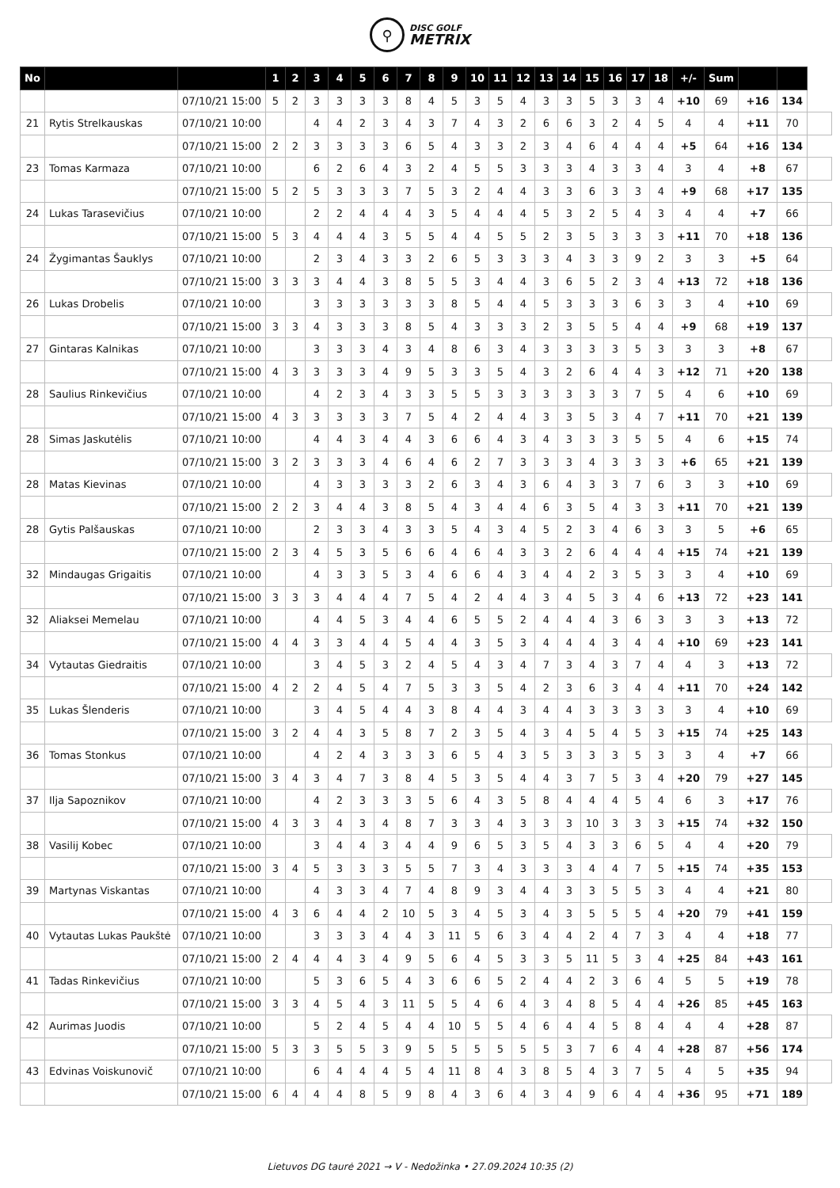⚲
DISC GOLF
METRIX
| No | | | 1 | 2 | 3 | 4 | 5 | 6 | 7 | 8 | 9 | 10 | 11 | 12 | 13 | 14 | 15 | 16 | 17 | 18 | +/- | Sum | | | |
| | | 07/10/21 15:00 | 5 | 2 | 3 | 3 | 3 | 3 | 8 | 4 | 5 | 3 | 5 | 4 | 3 | 3 | 5 | 3 | 3 | 4 | +10 | 69 | +16 | 134 | |
| 21 | Rytis Strelkauskas | 07/10/21 10:00 | | | 4 | 4 | 2 | 3 | 4 | 3 | 7 | 4 | 3 | 2 | 6 | 6 | 3 | 2 | 4 | 5 | 4 | 4 | +11 | 70 | |
| | | 07/10/21 15:00 | 2 | 2 | 3 | 3 | 3 | 3 | 6 | 5 | 4 | 3 | 3 | 2 | 3 | 4 | 6 | 4 | 4 | 4 | +5 | 64 | +16 | 134 | |
| 23 | Tomas Karmaza | 07/10/21 10:00 | | | 6 | 2 | 6 | 4 | 3 | 2 | 4 | 5 | 5 | 3 | 3 | 3 | 4 | 3 | 3 | 4 | 3 | 4 | +8 | 67 | |
| | | 07/10/21 15:00 | 5 | 2 | 5 | 3 | 3 | 3 | 7 | 5 | 3 | 2 | 4 | 4 | 3 | 3 | 6 | 3 | 3 | 4 | +9 | 68 | +17 | 135 | |
| 24 | Lukas Tarasevičius | 07/10/21 10:00 | | | 2 | 2 | 4 | 4 | 4 | 3 | 5 | 4 | 4 | 4 | 5 | 3 | 2 | 5 | 4 | 3 | 4 | 4 | +7 | 66 | |
| | | 07/10/21 15:00 | 5 | 3 | 4 | 4 | 4 | 3 | 5 | 5 | 4 | 4 | 5 | 5 | 2 | 3 | 5 | 3 | 3 | 3 | +11 | 70 | +18 | 136 | |
| 24 | Žygimantas Šauklys | 07/10/21 10:00 | | | 2 | 3 | 4 | 3 | 3 | 2 | 6 | 5 | 3 | 3 | 3 | 4 | 3 | 3 | 9 | 2 | 3 | 3 | +5 | 64 | |
| | | 07/10/21 15:00 | 3 | 3 | 3 | 4 | 4 | 3 | 8 | 5 | 5 | 3 | 4 | 4 | 3 | 6 | 5 | 2 | 3 | 4 | +13 | 72 | +18 | 136 | |
| 26 | Lukas Drobelis | 07/10/21 10:00 | | | 3 | 3 | 3 | 3 | 3 | 3 | 8 | 5 | 4 | 4 | 5 | 3 | 3 | 3 | 6 | 3 | 3 | 4 | +10 | 69 | |
| | | 07/10/21 15:00 | 3 | 3 | 4 | 3 | 3 | 3 | 8 | 5 | 4 | 3 | 3 | 3 | 2 | 3 | 5 | 5 | 4 | 4 | +9 | 68 | +19 | 137 | |
| 27 | Gintaras Kalnikas | 07/10/21 10:00 | | | 3 | 3 | 3 | 4 | 3 | 4 | 8 | 6 | 3 | 4 | 3 | 3 | 3 | 3 | 5 | 3 | 3 | 3 | +8 | 67 | |
| | | 07/10/21 15:00 | 4 | 3 | 3 | 3 | 3 | 4 | 9 | 5 | 3 | 3 | 5 | 4 | 3 | 2 | 6 | 4 | 4 | 3 | +12 | 71 | +20 | 138 | |
| 28 | Saulius Rinkevičius | 07/10/21 10:00 | | | 4 | 2 | 3 | 4 | 3 | 3 | 5 | 5 | 3 | 3 | 3 | 3 | 3 | 3 | 7 | 5 | 4 | 6 | +10 | 69 | |
| | | 07/10/21 15:00 | 4 | 3 | 3 | 3 | 3 | 3 | 7 | 5 | 4 | 2 | 4 | 4 | 3 | 3 | 5 | 3 | 4 | 7 | +11 | 70 | +21 | 139 | |
| 28 | Simas Jaskutėlis | 07/10/21 10:00 | | | 4 | 4 | 3 | 4 | 4 | 3 | 6 | 6 | 4 | 3 | 4 | 3 | 3 | 3 | 5 | 5 | 4 | 6 | +15 | 74 | |
| | | 07/10/21 15:00 | 3 | 2 | 3 | 3 | 3 | 4 | 6 | 4 | 6 | 2 | 7 | 3 | 3 | 3 | 4 | 3 | 3 | 3 | +6 | 65 | +21 | 139 | |
| 28 | Matas Kievinas | 07/10/21 10:00 | | | 4 | 3 | 3 | 3 | 3 | 2 | 6 | 3 | 4 | 3 | 6 | 4 | 3 | 3 | 7 | 6 | 3 | 3 | +10 | 69 | |
| | | 07/10/21 15:00 | 2 | 2 | 3 | 4 | 4 | 3 | 8 | 5 | 4 | 3 | 4 | 4 | 6 | 3 | 5 | 4 | 3 | 3 | +11 | 70 | +21 | 139 | |
| 28 | Gytis Palšauskas | 07/10/21 10:00 | | | 2 | 3 | 3 | 4 | 3 | 3 | 5 | 4 | 3 | 4 | 5 | 2 | 3 | 4 | 6 | 3 | 3 | 5 | +6 | 65 | |
| | | 07/10/21 15:00 | 2 | 3 | 4 | 5 | 3 | 5 | 6 | 6 | 4 | 6 | 4 | 3 | 3 | 2 | 6 | 4 | 4 | 4 | +15 | 74 | +21 | 139 | |
| 32 | Mindaugas Grigaitis | 07/10/21 10:00 | | | 4 | 3 | 3 | 5 | 3 | 4 | 6 | 6 | 4 | 3 | 4 | 4 | 2 | 3 | 5 | 3 | 3 | 4 | +10 | 69 | |
| | | 07/10/21 15:00 | 3 | 3 | 3 | 4 | 4 | 4 | 7 | 5 | 4 | 2 | 4 | 4 | 3 | 4 | 5 | 3 | 4 | 6 | +13 | 72 | +23 | 141 | |
| 32 | Aliaksei Memelau | 07/10/21 10:00 | | | 4 | 4 | 5 | 3 | 4 | 4 | 6 | 5 | 5 | 2 | 4 | 4 | 4 | 3 | 6 | 3 | 3 | 3 | +13 | 72 | |
| | | 07/10/21 15:00 | 4 | 4 | 3 | 3 | 4 | 4 | 5 | 4 | 4 | 3 | 5 | 3 | 4 | 4 | 4 | 3 | 4 | 4 | +10 | 69 | +23 | 141 | |
| 34 | Vytautas Giedraitis | 07/10/21 10:00 | | | 3 | 4 | 5 | 3 | 2 | 4 | 5 | 4 | 3 | 4 | 7 | 3 | 4 | 3 | 7 | 4 | 4 | 3 | +13 | 72 | |
| | | 07/10/21 15:00 | 4 | 2 | 2 | 4 | 5 | 4 | 7 | 5 | 3 | 3 | 5 | 4 | 2 | 3 | 6 | 3 | 4 | 4 | +11 | 70 | +24 | 142 | |
| 35 | Lukas Šlenderis | 07/10/21 10:00 | | | 3 | 4 | 5 | 4 | 4 | 3 | 8 | 4 | 4 | 3 | 4 | 4 | 3 | 3 | 3 | 3 | 3 | 4 | +10 | 69 | |
| | | 07/10/21 15:00 | 3 | 2 | 4 | 4 | 3 | 5 | 8 | 7 | 2 | 3 | 5 | 4 | 3 | 4 | 5 | 4 | 5 | 3 | +15 | 74 | +25 | 143 | |
| 36 | Tomas Stonkus | 07/10/21 10:00 | | | 4 | 2 | 4 | 3 | 3 | 3 | 6 | 5 | 4 | 3 | 5 | 3 | 3 | 3 | 5 | 3 | 3 | 4 | +7 | 66 | |
| | | 07/10/21 15:00 | 3 | 4 | 3 | 4 | 7 | 3 | 8 | 4 | 5 | 3 | 5 | 4 | 4 | 3 | 7 | 5 | 3 | 4 | +20 | 79 | +27 | 145 | |
| 37 | Ilja Sapoznikov | 07/10/21 10:00 | | | 4 | 2 | 3 | 3 | 3 | 5 | 6 | 4 | 3 | 5 | 8 | 4 | 4 | 4 | 5 | 4 | 6 | 3 | +17 | 76 | |
| | | 07/10/21 15:00 | 4 | 3 | 3 | 4 | 3 | 4 | 8 | 7 | 3 | 3 | 4 | 3 | 3 | 3 | 10 | 3 | 3 | 3 | +15 | 74 | +32 | 150 | |
| 38 | Vasilij Kobec | 07/10/21 10:00 | | | 3 | 4 | 4 | 3 | 4 | 4 | 9 | 6 | 5 | 3 | 5 | 4 | 3 | 3 | 6 | 5 | 4 | 4 | +20 | 79 | |
| | | 07/10/21 15:00 | 3 | 4 | 5 | 3 | 3 | 3 | 5 | 5 | 7 | 3 | 4 | 3 | 3 | 3 | 4 | 4 | 7 | 5 | +15 | 74 | +35 | 153 | |
| 39 | Martynas Viskantas | 07/10/21 10:00 | | | 4 | 3 | 3 | 4 | 7 | 4 | 8 | 9 | 3 | 4 | 4 | 3 | 3 | 5 | 5 | 3 | 4 | 4 | +21 | 80 | |
| | | 07/10/21 15:00 | 4 | 3 | 6 | 4 | 4 | 2 | 10 | 5 | 3 | 4 | 5 | 3 | 4 | 3 | 5 | 5 | 5 | 4 | +20 | 79 | +41 | 159 | |
| 40 | Vytautas Lukas Paukštė | 07/10/21 10:00 | | | 3 | 3 | 3 | 4 | 4 | 3 | 11 | 5 | 6 | 3 | 4 | 4 | 2 | 4 | 7 | 3 | 4 | 4 | +18 | 77 | |
| | | 07/10/21 15:00 | 2 | 4 | 4 | 4 | 3 | 4 | 9 | 5 | 6 | 4 | 5 | 3 | 3 | 5 | 11 | 5 | 3 | 4 | +25 | 84 | +43 | 161 | |
| 41 | Tadas Rinkevičius | 07/10/21 10:00 | | | 5 | 3 | 6 | 5 | 4 | 3 | 6 | 6 | 5 | 2 | 4 | 4 | 2 | 3 | 6 | 4 | 5 | 5 | +19 | 78 | |
| | | 07/10/21 15:00 | 3 | 3 | 4 | 5 | 4 | 3 | 11 | 5 | 5 | 4 | 6 | 4 | 3 | 4 | 8 | 5 | 4 | 4 | +26 | 85 | +45 | 163 | |
| 42 | Aurimas Juodis | 07/10/21 10:00 | | | 5 | 2 | 4 | 5 | 4 | 4 | 10 | 5 | 5 | 4 | 6 | 4 | 4 | 5 | 8 | 4 | 4 | 4 | +28 | 87 | |
| | | 07/10/21 15:00 | 5 | 3 | 3 | 5 | 5 | 3 | 9 | 5 | 5 | 5 | 5 | 5 | 5 | 3 | 7 | 6 | 4 | 4 | +28 | 87 | +56 | 174 | |
| 43 | Edvinas Voiskunovič | 07/10/21 10:00 | | | 6 | 4 | 4 | 4 | 5 | 4 | 11 | 8 | 4 | 3 | 8 | 5 | 4 | 3 | 7 | 5 | 4 | 5 | +35 | 94 | |
| | | 07/10/21 15:00 | 6 | 4 | 4 | 4 | 8 | 5 | 9 | 8 | 4 | 3 | 6 | 4 | 3 | 4 | 9 | 6 | 4 | 4 | +36 | 95 | +71 | 189 | |
Lietuvos DG taurė 2021 → V - Nedožinka • 27.09.2024 10:35 (2)